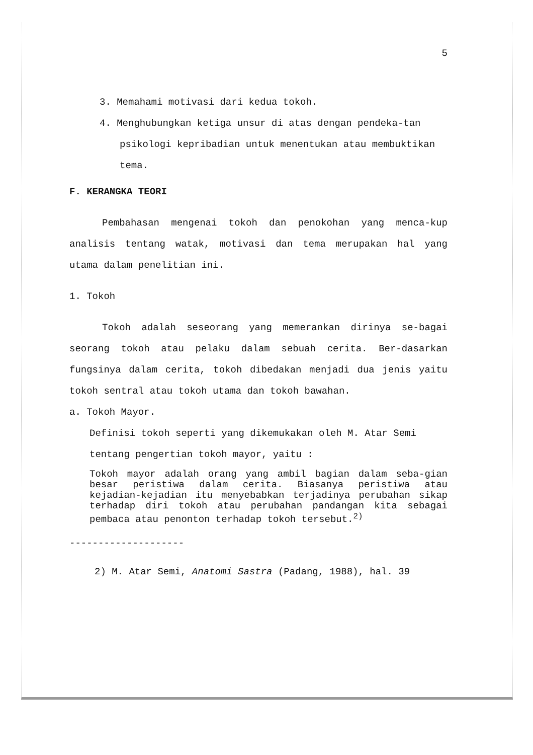5
3. Memahami motivasi dari kedua tokoh.
4. Menghubungkan ketiga unsur di atas dengan pendeka-tan psikologi kepribadian untuk menentukan atau membuktikan tema.
F. KERANGKA TEORI
Pembahasan mengenai tokoh dan penokohan yang menca-kup analisis tentang watak, motivasi dan tema merupakan hal yang utama dalam penelitian ini.
1. Tokoh
Tokoh adalah seseorang yang memerankan dirinya se-bagai seorang tokoh atau pelaku dalam sebuah cerita. Ber-dasarkan fungsinya dalam cerita, tokoh dibedakan menjadi dua jenis yaitu tokoh sentral atau tokoh utama dan tokoh bawahan.
a. Tokoh Mayor.
Definisi tokoh seperti yang dikemukakan oleh M. Atar Semi tentang pengertian tokoh mayor, yaitu :
Tokoh mayor adalah orang yang ambil bagian dalam seba-gian besar peristiwa dalam cerita. Biasanya peristiwa atau kejadian-kejadian itu menyebabkan terjadinya perubahan sikap terhadap diri tokoh atau perubahan pandangan kita sebagai pembaca atau penonton terhadap tokoh tersebut.<sup>2)</sup>
--------------------
2) M. Atar Semi, Anatomi Sastra (Padang, 1988), hal. 39